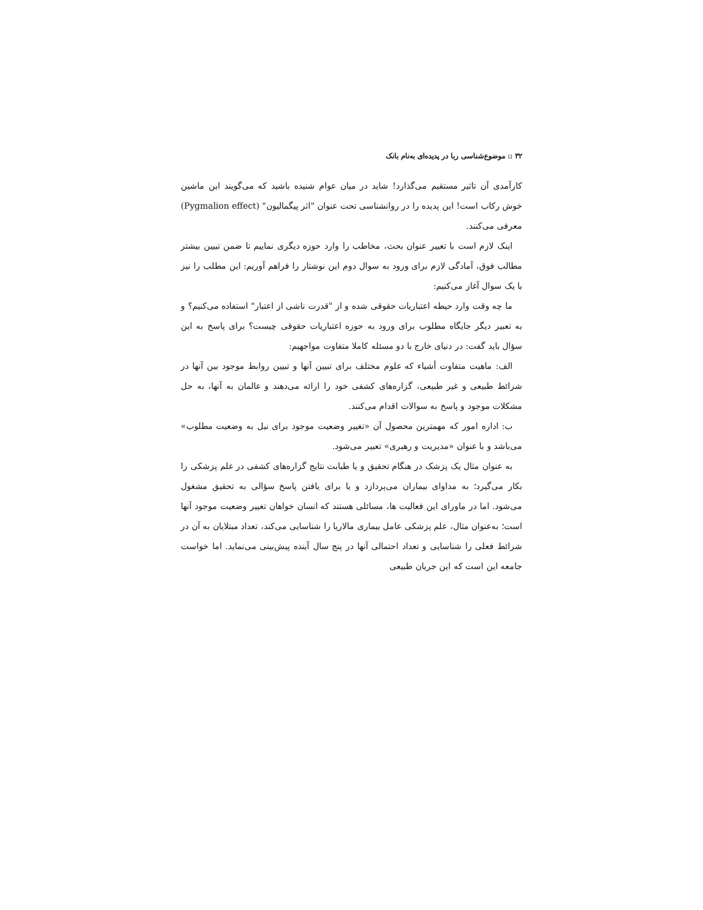۳۲ ▫ موضوع‌شناسی ربا در پدیده‌ای به‌نام بانک
کارآمدی آن تاثیر مستقیم می‌گذارد! شاید در میان عوام شنیده باشید که می‌گویند این ماشین خوش رکاب است! این پدیده را در روانشناسی تحت عنوان "اثر پیگمالیون" (Pygmalion effect) معرفی می‌کنند.
اینک لازم است با تغییر عنوان بحث، مخاطب را وارد حوزه دیگری نماییم تا ضمن تبیین بیشتر مطالب فوق، آمادگی لازم برای ورود به سوال دوم این نوشتار را فراهم آوریم: این مطلب را نیز با یک سوال آغاز می‌کنیم:
ما چه وقت وارد حیطه اعتباریات حقوقی شده و از "قدرت ناشی از اعتبار" استفاده می‌کنیم؟ و به تعبیر دیگر جایگاه مطلوب برای ورود به حوزه اعتباریات حقوقی چیست؟ برای پاسخ به این سؤال باید گفت: در دنیای خارج با دو مسئله کاملا متفاوت مواجهیم:
الف: ماهیت متفاوت أشیاء که علوم مختلف برای تبیین آنها و تبیین روابط موجود بین آنها در شرائط طبیعی و غیر طبیعی، گزاره‌های کشفی خود را ارائه می‌دهند و عالمان به آنها، به حل مشکلات موجود و پاسخ به سوالات اقدام می‌کنند.
ب: اداره امور که مهمترین محصول آن «تغییر وضعیت موجود برای نیل به وضعیت مطلوب» می‌باشد و با عنوان «مدیریت و رهبری» تعبیر می‌شود.
به عنوان مثال یک پزشک در هنگام تحقیق و یا طبابت نتایج گزاره‌های کشفی در علم پزشکی را بکار می‌گیرد؛ به مداوای بیماران می‌پردازد و یا برای یافتن پاسخ سؤالی به تحقیق مشغول می‌شود. اما در ماورای این فعالیت ها، مسائلی هستند که انسان خواهان تغییر وضعیت موجود آنها است؛ به‌عنوان مثال، علم پزشکی عامل بیماری مالاریا را شناسایی می‌کند، تعداد مبتلایان به آن در شرائط فعلی را شناسایی و تعداد احتمالی آنها در پنج سال آینده پیش‌بینی می‌نماید. اما خواست جامعه این است که این جریان طبیعی